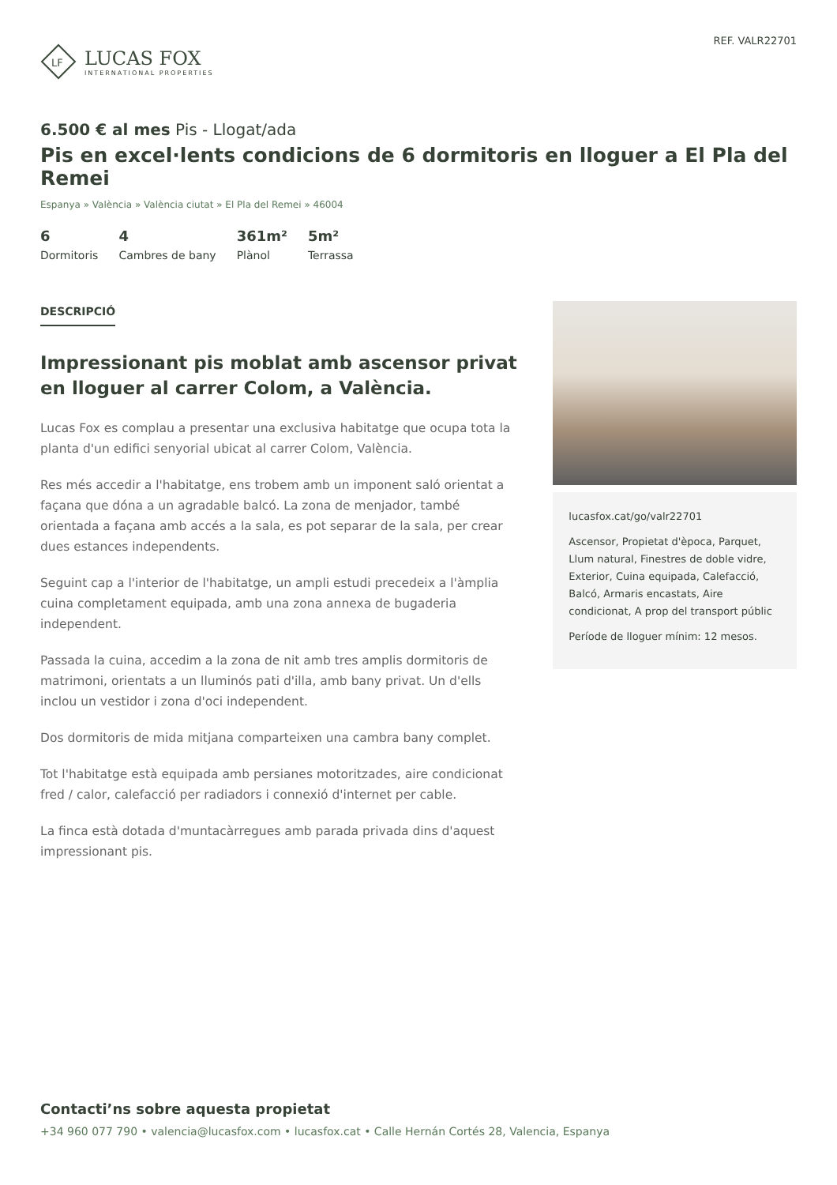LF
LUCAS FOX
INTERNATIONAL PROPERTIES
REF. VALR22701
6.500 € al mes Pis - Llogat/ada
Pis en excel·lents condicions de 6 dormitoris en lloguer a El Pla del Remei
Espanya » València » València ciutat » El Pla del Remei » 46004
6
Dormitoris
4
Cambres de bany
361m²
Plànol
5m²
Terrassa
DESCRIPCIÓ
Impressionant pis moblat amb ascensor privat en lloguer al carrer Colom, a València.
Lucas Fox es complau a presentar una exclusiva habitatge que ocupa tota la planta d'un edifici senyorial ubicat al carrer Colom, València.
Res més accedir a l'habitatge, ens trobem amb un imponent saló orientat a façana que dóna a un agradable balcó. La zona de menjador, també orientada a façana amb accés a la sala, es pot separar de la sala, per crear dues estances independents.
Seguint cap a l'interior de l'habitatge, un ampli estudi precedeix a l'àmplia cuina completament equipada, amb una zona annexa de bugaderia independent.
Passada la cuina, accedim a la zona de nit amb tres amplis dormitoris de matrimoni, orientats a un lluminós pati d'illa, amb bany privat. Un d'ells inclou un vestidor i zona d'oci independent.
Dos dormitoris de mida mitjana comparteixen una cambra bany complet.
Tot l'habitatge està equipada amb persianes motoritzades, aire condicionat fred / calor, calefacció per radiadors i connexió d'internet per cable.
La finca està dotada d'muntacàrregues amb parada privada dins d'aquest impressionant pis.
lucasfox.cat/go/valr22701
Ascensor, Propietat d'època, Parquet, Llum natural, Finestres de doble vidre, Exterior, Cuina equipada, Calefacció, Balcó, Armaris encastats, Aire condicionat, A prop del transport públic
Període de lloguer mínim: 12 mesos.
Contacti’ns sobre aquesta propietat
+34 960 077 790 • valencia@lucasfox.com • lucasfox.cat • Calle Hernán Cortés 28, Valencia, Espanya